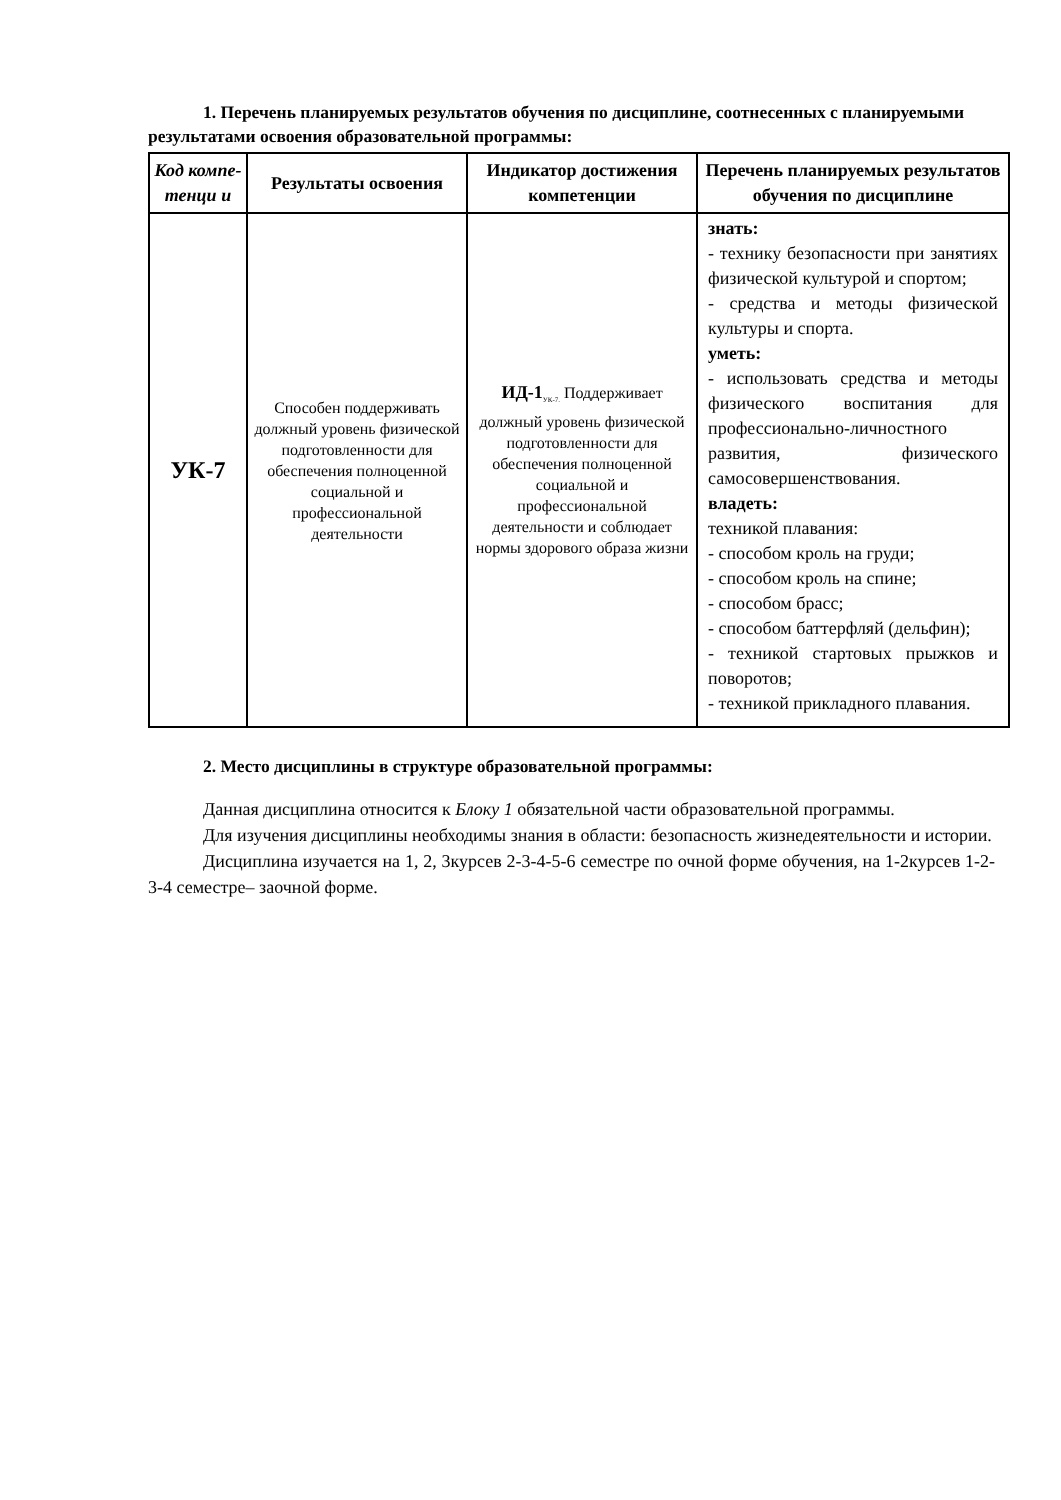1. Перечень планируемых результатов обучения по дисциплине, соотнесенных с планируемыми результатами освоения образовательной программы:
| Код компе-тенци и | Результаты освоения | Индикатор достижения компетенции | Перечень планируемых результатов обучения по дисциплине |
| --- | --- | --- | --- |
| УК-7 | Способен поддерживать должный уровень физической подготовленности для обеспечения полноценной социальной и профессиональной деятельности | ИД-1<sub>УК-7.</sub> Поддерживает должный уровень физической подготовленности для обеспечения полноценной социальной и профессиональной деятельности и соблюдает нормы здорового образа жизни | знать: - технику безопасности при занятиях физической культурой и спортом; - средства и методы физической культуры и спорта. уметь: - использовать средства и методы физического воспитания для профессионально-личностного развития, физического самосовершенствования. владеть: техникой плавания: - способом кроль на груди; - способом кроль на спине; - способом брасс; - способом баттерфляй (дельфин); - техникой стартовых прыжков и поворотов; - техникой прикладного плавания. |
2. Место дисциплины в структуре образовательной программы:
Данная дисциплина относится к Блоку 1 обязательной части образовательной программы.
Для изучения дисциплины необходимы знания в области: безопасность жизнедеятельности и истории.
Дисциплина изучается на 1, 2, 3курсев 2-3-4-5-6 семестре по очной форме обучения, на 1-2курсев 1-2-3-4 семестре– заочной форме.